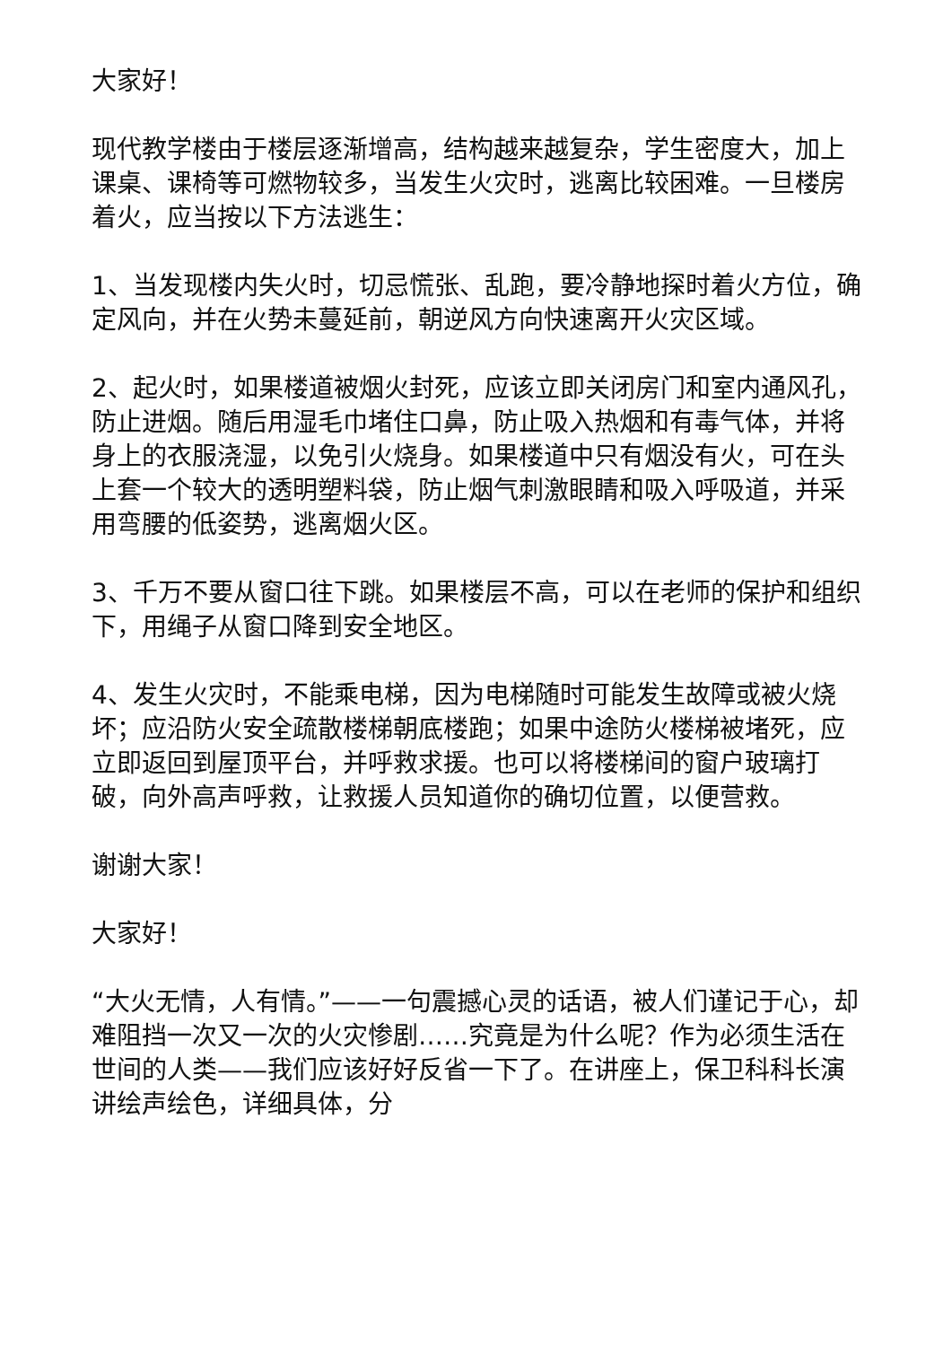大家好！
现代教学楼由于楼层逐渐增高，结构越来越复杂，学生密度大，加上课桌、课椅等可燃物较多，当发生火灾时，逃离比较困难。一旦楼房着火，应当按以下方法逃生：
1、当发现楼内失火时，切忌慌张、乱跑，要冷静地探时着火方位，确定风向，并在火势未蔓延前，朝逆风方向快速离开火灾区域。
2、起火时，如果楼道被烟火封死，应该立即关闭房门和室内通风孔，防止进烟。随后用湿毛巾堵住口鼻，防止吸入热烟和有毒气体，并将身上的衣服浇湿，以免引火烧身。如果楼道中只有烟没有火，可在头上套一个较大的透明塑料袋，防止烟气刺激眼睛和吸入呼吸道，并采用弯腰的低姿势，逃离烟火区。
3、千万不要从窗口往下跳。如果楼层不高，可以在老师的保护和组织下，用绳子从窗口降到安全地区。
4、发生火灾时，不能乘电梯，因为电梯随时可能发生故障或被火烧坏；应沿防火安全疏散楼梯朝底楼跑；如果中途防火楼梯被堵死，应立即返回到屋顶平台，并呼救求援。也可以将楼梯间的窗户玻璃打破，向外高声呼救，让救援人员知道你的确切位置，以便营救。
谢谢大家！
大家好！
“大火无情，人有情。”——一句震撼心灵的话语，被人们谨记于心，却难阻挡一次又一次的火灾惨剧……究竟是为什么呢？作为必须生活在世间的人类——我们应该好好反省一下了。在讲座上，保卫科科长演讲绘声绘色，详细具体，分